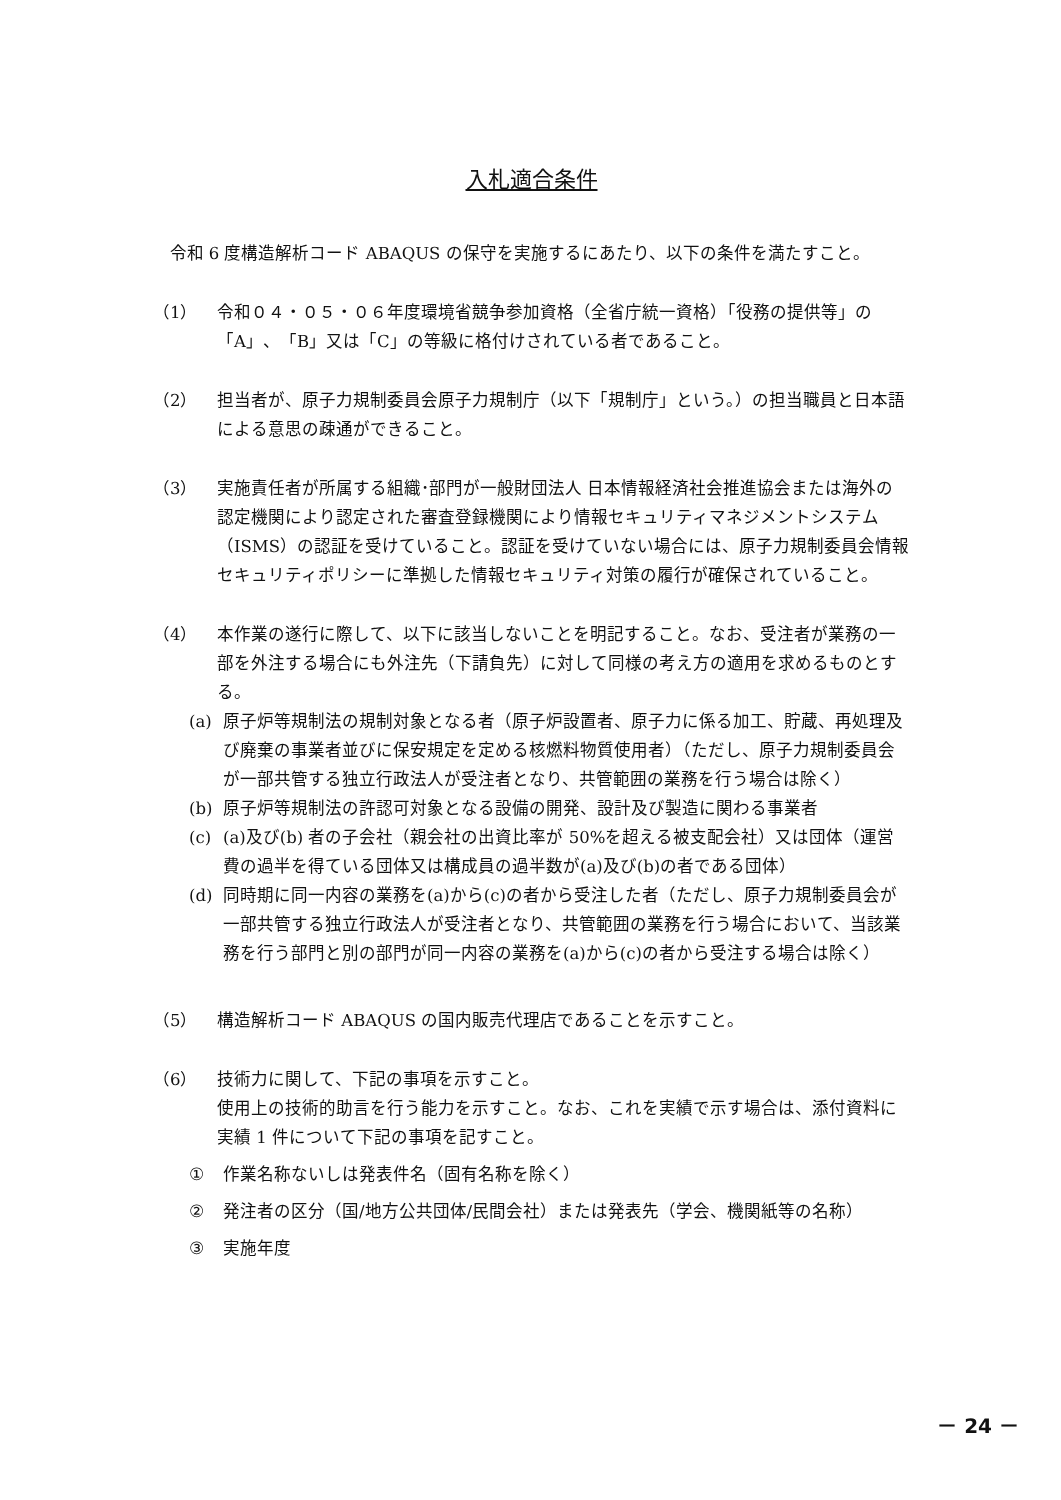入札適合条件
令和 6 度構造解析コード ABAQUS の保守を実施するにあたり、以下の条件を満たすこと。
（1） 令和０４・０５・０６年度環境省競争参加資格（全省庁統一資格）「役務の提供等」の「A」、「B」又は「C」の等級に格付けされている者であること。
（2） 担当者が、原子力規制委員会原子力規制庁（以下「規制庁」という。）の担当職員と日本語による意思の疎通ができること。
（3） 実施責任者が所属する組織･部門が一般財団法人 日本情報経済社会推進協会または海外の認定機関により認定された審査登録機関により情報セキュリティマネジメントシステム（ISMS）の認証を受けていること。認証を受けていない場合には、原子力規制委員会情報セキュリティポリシーに準拠した情報セキュリティ対策の履行が確保されていること。
（4） 本作業の遂行に際して、以下に該当しないことを明記すること。なお、受注者が業務の一部を外注する場合にも外注先（下請負先）に対して同様の考え方の適用を求めるものとする。
(a) 原子炉等規制法の規制対象となる者（原子炉設置者、原子力に係る加工、貯蔵、再処理及び廃棄の事業者並びに保安規定を定める核燃料物質使用者）（ただし、原子力規制委員会が一部共管する独立行政法人が受注者となり、共管範囲の業務を行う場合は除く）
(b) 原子炉等規制法の許認可対象となる設備の開発、設計及び製造に関わる事業者
(c) (a)及び(b) 者の子会社（親会社の出資比率が 50%を超える被支配会社）又は団体（運営費の過半を得ている団体又は構成員の過半数が(a)及び(b)の者である団体）
(d) 同時期に同一内容の業務を(a)から(c)の者から受注した者（ただし、原子力規制委員会が一部共管する独立行政法人が受注者となり、共管範囲の業務を行う場合において、当該業務を行う部門と別の部門が同一内容の業務を(a)から(c)の者から受注する場合は除く）
（5） 構造解析コード ABAQUS の国内販売代理店であることを示すこと。
（6） 技術力に関して、下記の事項を示すこと。
使用上の技術的助言を行う能力を示すこと。なお、これを実績で示す場合は、添付資料に実績 1 件について下記の事項を記すこと。
① 作業名称ないしは発表件名（固有名称を除く）
② 発注者の区分（国/地方公共団体/民間会社）または発表先（学会、機関紙等の名称）
③ 実施年度
－ 24 －